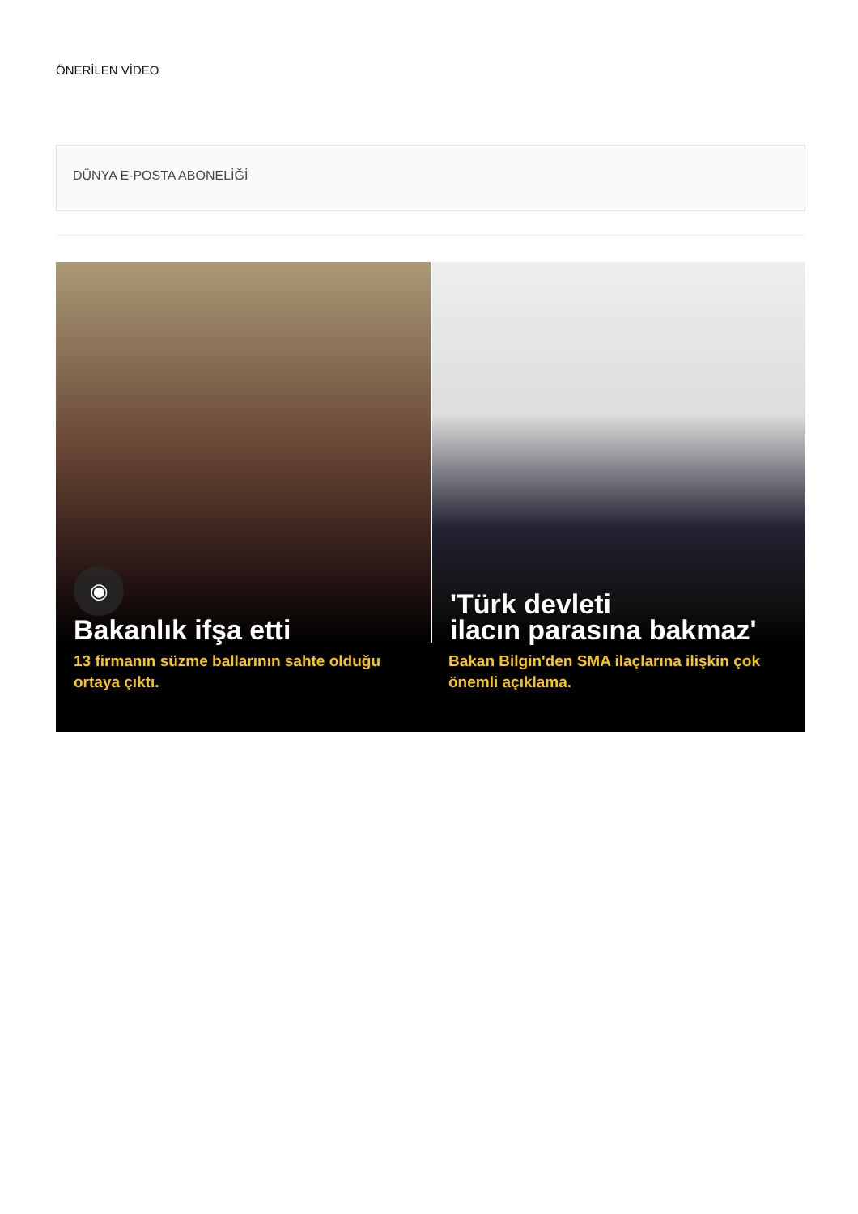ÖNERİLEN VİDEO
DÜNYA E-POSTA ABONELİĞİ
◉
Bakanlık ifşa etti
13 firmanın süzme ballarının sahte olduğu ortaya çıktı.
'Türk devleti
ilacın parasına bakmaz'
Bakan Bilgin'den SMA ilaçlarına ilişkin çok önemli açıklama.